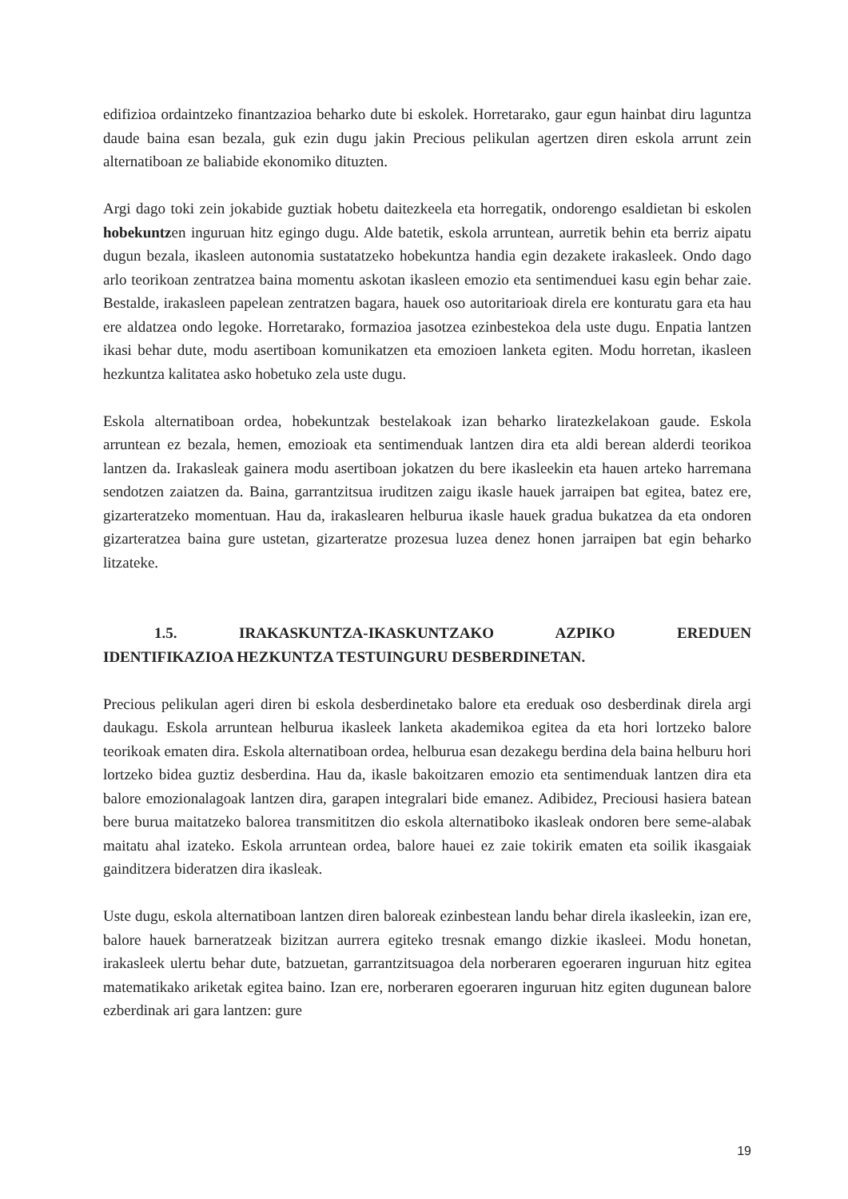edifizioa ordaintzeko finantzazioa beharko dute bi eskolek. Horretarako, gaur egun hainbat diru laguntza daude baina esan bezala, guk ezin dugu jakin Precious pelikulan agertzen diren eskola arrunt zein alternatiboan ze baliabide ekonomiko dituzten.
Argi dago toki zein jokabide guztiak hobetu daitezkeela eta horregatik, ondorengo esaldietan bi eskolen hobekuntzen inguruan hitz egingo dugu. Alde batetik, eskola arruntean, aurretik behin eta berriz aipatu dugun bezala, ikasleen autonomia sustatatzeko hobekuntza handia egin dezakete irakasleek. Ondo dago arlo teorikoan zentratzea baina momentu askotan ikasleen emozio eta sentimenduei kasu egin behar zaie. Bestalde, irakasleen papelean zentratzen bagara, hauek oso autoritarioak direla ere konturatu gara eta hau ere aldatzea ondo legoke. Horretarako, formazioa jasotzea ezinbestekoa dela uste dugu. Enpatia lantzen ikasi behar dute, modu asertiboan komunikatzen eta emozioen lanketa egiten. Modu horretan, ikasleen hezkuntza kalitatea asko hobetuko zela uste dugu.
Eskola alternatiboan ordea, hobekuntzak bestelakoak izan beharko liratezkelakoan gaude. Eskola arruntean ez bezala, hemen, emozioak eta sentimenduak lantzen dira eta aldi berean alderdi teorikoa lantzen da. Irakasleak gainera modu asertiboan jokatzen du bere ikasleekin eta hauen arteko harremana sendotzen zaiatzen da. Baina, garrantzitsua iruditzen zaigu ikasle hauek jarraipen bat egitea, batez ere, gizarteratzeko momentuan. Hau da, irakaslearen helburua ikasle hauek gradua bukatzea da eta ondoren gizarteratzea baina gure ustetan, gizarteratze prozesua luzea denez honen jarraipen bat egin beharko litzateke.
1.5. IRAKASKUNTZA-IKASKUNTZAKO AZPIKO EREDUEN IDENTIFIKAZIOA HEZKUNTZA TESTUINGURU DESBERDINETAN.
Precious pelikulan ageri diren bi eskola desberdinetako balore eta ereduak oso desberdinak direla argi daukagu. Eskola arruntean helburua ikasleek lanketa akademikoa egitea da eta hori lortzeko balore teorikoak ematen dira. Eskola alternatiboan ordea, helburua esan dezakegu berdina dela baina helburu hori lortzeko bidea guztiz desberdina. Hau da, ikasle bakoitzaren emozio eta sentimenduak lantzen dira eta balore emozionalagoak lantzen dira, garapen integralari bide emanez. Adibidez, Preciousi hasiera batean bere burua maitatzeko balorea transmititzen dio eskola alternatiboko ikasleak ondoren bere seme-alabak maitatu ahal izateko. Eskola arruntean ordea, balore hauei ez zaie tokirik ematen eta soilik ikasgaiak gainditzera bideratzen dira ikasleak.
Uste dugu, eskola alternatiboan lantzen diren baloreak ezinbestean landu behar direla ikasleekin, izan ere, balore hauek barneratzeak bizitzan aurrera egiteko tresnak emango dizkie ikasleei. Modu honetan, irakasleek ulertu behar dute, batzuetan, garrantzitsuagoa dela norberaren egoeraren inguruan hitz egitea matematikako ariketak egitea baino. Izan ere, norberaren egoeraren inguruan hitz egiten dugunean balore ezberdinak ari gara lantzen: gure
19